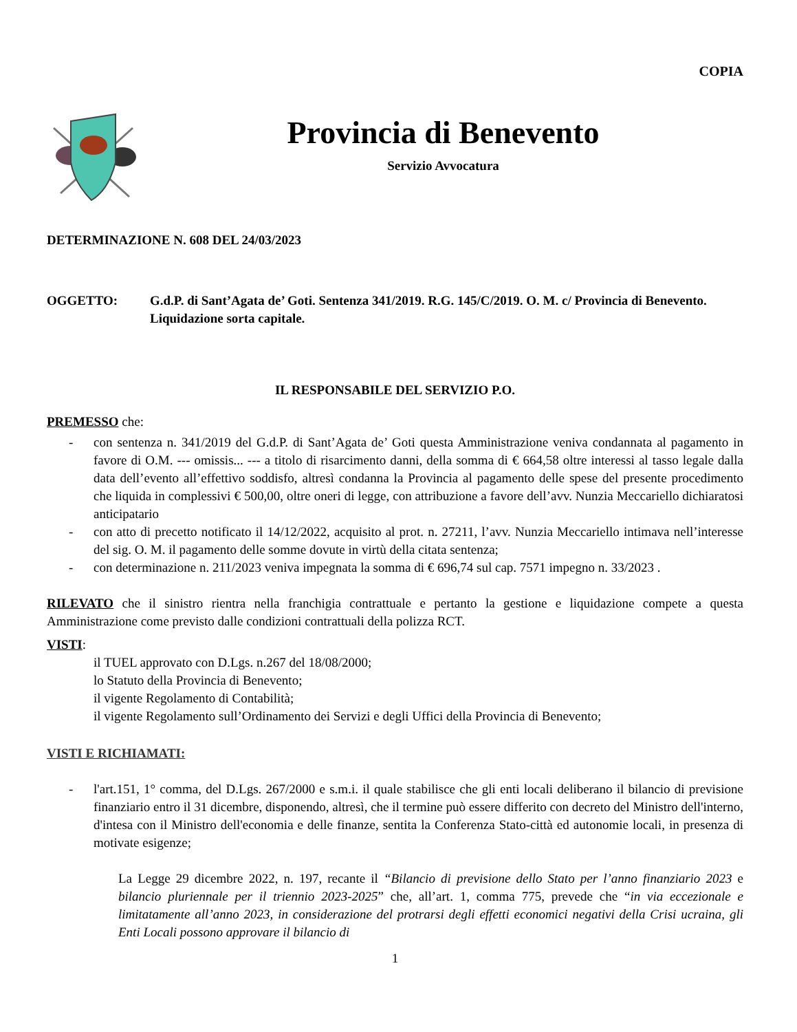COPIA
Provincia di Benevento
Servizio Avvocatura
DETERMINAZIONE N. 608 DEL 24/03/2023
OGGETTO: G.d.P. di Sant’Agata de’ Goti. Sentenza 341/2019. R.G. 145/C/2019. O. M. c/ Provincia di Benevento. Liquidazione sorta capitale.
IL RESPONSABILE DEL SERVIZIO P.O.
PREMESSO che:
- con sentenza n. 341/2019 del G.d.P. di Sant’Agata de’ Goti questa Amministrazione veniva condannata al pagamento in favore di O.M. --- omissis... --- a titolo di risarcimento danni, della somma di € 664,58 oltre interessi al tasso legale dalla data dell’evento all’effettivo soddisfo, altresì condanna la Provincia al pagamento delle spese del presente procedimento che liquida in complessivi € 500,00, oltre oneri di legge, con attribuzione a favore dell’avv. Nunzia Meccariello dichiaratosi anticipatario
- con atto di precetto notificato il 14/12/2022, acquisito al prot. n. 27211, l’avv. Nunzia Meccariello intimava nell’interesse del sig. O. M. il pagamento delle somme dovute in virtù della citata sentenza;
- con determinazione n. 211/2023 veniva impegnata la somma di € 696,74 sul cap. 7571 impegno n. 33/2023 .
RILEVATO che il sinistro rientra nella franchigia contrattuale e pertanto la gestione e liquidazione compete a questa Amministrazione come previsto dalle condizioni contrattuali della polizza RCT.
VISTI:
il TUEL approvato con D.Lgs. n.267 del 18/08/2000;
lo Statuto della Provincia di Benevento;
il vigente Regolamento di Contabilità;
il vigente Regolamento sull’Ordinamento dei Servizi e degli Uffici della Provincia di Benevento;
VISTI E RICHIAMATI:
- l'art.151, 1° comma, del D.Lgs. 267/2000 e s.m.i. il quale stabilisce che gli enti locali deliberano il bilancio di previsione finanziario entro il 31 dicembre, disponendo, altresì, che il termine può essere differito con decreto del Ministro dell'interno, d'intesa con il Ministro dell'economia e delle finanze, sentita la Conferenza Stato-città ed autonomie locali, in presenza di motivate esigenze;
La Legge 29 dicembre 2022, n. 197, recante il “Bilancio di previsione dello Stato per l’anno finanziario 2023 e bilancio pluriennale per il triennio 2023-2025” che, all’art. 1, comma 775, prevede che “in via eccezionale e limitatamente all’anno 2023, in considerazione del protrarsi degli effetti economici negativi della Crisi ucraina, gli Enti Locali possono approvare il bilancio di
1